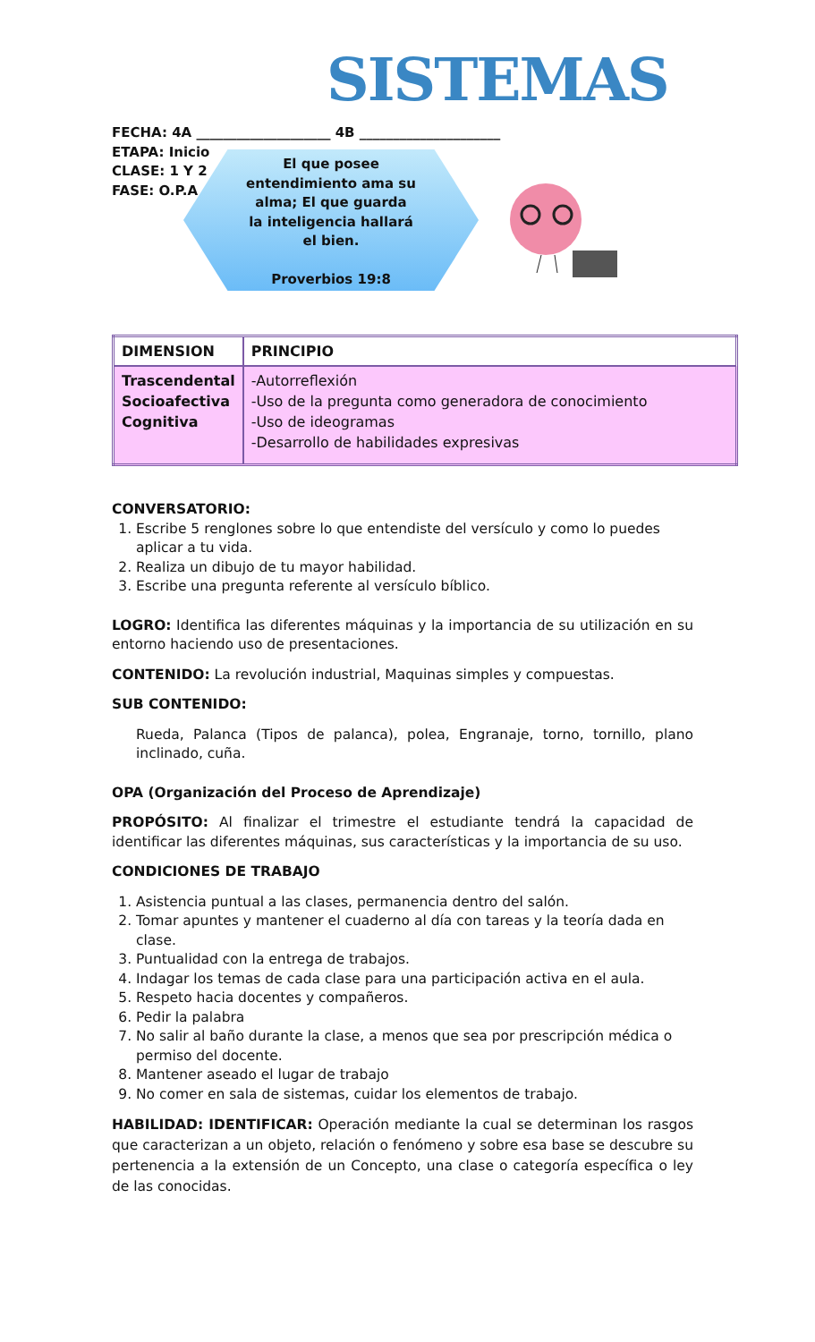SISTEMAS
El que posee
entendimiento ama su
alma; El que guarda
la inteligencia hallará
el bien.
Proverbios 19:8
FECHA: 4A ____________________ 4B _____________________
ETAPA: Inicio
CLASE: 1 Y 2
FASE: O.P.A
| DIMENSION | PRINCIPIO |
| --- | --- |
| Trascendental Socioafectiva Cognitiva | -Autorreflexión -Uso de la pregunta como generadora de conocimiento -Uso de ideogramas -Desarrollo de habilidades expresivas |
CONVERSATORIO:
1. Escribe 5 renglones sobre lo que entendiste del versículo y como lo puedes aplicar a tu vida.
2. Realiza un dibujo de tu mayor habilidad.
3. Escribe una pregunta referente al versículo bíblico.
LOGRO: Identifica las diferentes máquinas y la importancia de su utilización en su entorno haciendo uso de presentaciones.
CONTENIDO: La revolución industrial, Maquinas simples y compuestas.
SUB CONTENIDO:
Rueda, Palanca (Tipos de palanca), polea, Engranaje, torno, tornillo, plano inclinado, cuña.
OPA (Organización del Proceso de Aprendizaje)
PROPÓSITO: Al finalizar el trimestre el estudiante tendrá la capacidad de identificar las diferentes máquinas, sus características y la importancia de su uso.
CONDICIONES DE TRABAJO
1. Asistencia puntual a las clases, permanencia dentro del salón.
2. Tomar apuntes y mantener el cuaderno al día con tareas y la teoría dada en clase.
3. Puntualidad con la entrega de trabajos.
4. Indagar los temas de cada clase para una participación activa en el aula.
5. Respeto hacia docentes y compañeros.
6. Pedir la palabra
7. No salir al baño durante la clase, a menos que sea por prescripción médica o permiso del docente.
8. Mantener aseado el lugar de trabajo
9. No comer en sala de sistemas, cuidar los elementos de trabajo.
HABILIDAD: IDENTIFICAR: Operación mediante la cual se determinan los rasgos que caracterizan a un objeto, relación o fenómeno y sobre esa base se descubre su pertenencia a la extensión de un Concepto, una clase o categoría específica o ley de las conocidas.